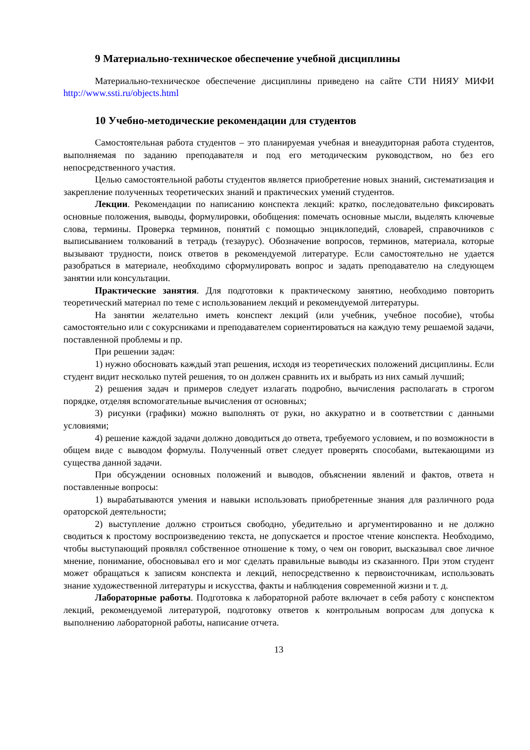9 Материально-техническое обеспечение учебной дисциплины
Материально-техническое обеспечение дисциплины приведено на сайте СТИ НИЯУ МИФИ http://www.ssti.ru/objects.html
10 Учебно-методические рекомендации для студентов
Самостоятельная работа студентов – это планируемая учебная и внеаудиторная работа студентов, выполняемая по заданию преподавателя и под его методическим руководством, но без его непосредственного участия.
Целью самостоятельной работы студентов является приобретение новых знаний, систематизация и закрепление полученных теоретических знаний и практических умений студентов.
Лекции. Рекомендации по написанию конспекта лекций: кратко, последовательно фиксировать основные положения, выводы, формулировки, обобщения: помечать основные мысли, выделять ключевые слова, термины. Проверка терминов, понятий с помощью энциклопедий, словарей, справочников с выписыванием толкований в тетрадь (тезаурус). Обозначение вопросов, терминов, материала, которые вызывают трудности, поиск ответов в рекомендуемой литературе. Если самостоятельно не удается разобраться в материале, необходимо сформулировать вопрос и задать преподавателю на следующем занятии или консультации.
Практические занятия. Для подготовки к практическому занятию, необходимо повторить теоретический материал по теме с использованием лекций и рекомендуемой литературы.
На занятии желательно иметь конспект лекций (или учебник, учебное пособие), чтобы самостоятельно или с сокурсниками и преподавателем сориентироваться на каждую тему решаемой задачи, поставленной проблемы и пр.
При решении задач:
1) нужно обосновать каждый этап решения, исходя из теоретических положений дисциплины. Если студент видит несколько путей решения, то он должен сравнить их и выбрать из них самый лучший;
2) решения задач и примеров следует излагать подробно, вычисления располагать в строгом порядке, отделяя вспомогательные вычисления от основных;
3) рисунки (графики) можно выполнять от руки, но аккуратно и в соответствии с данными условиями;
4) решение каждой задачи должно доводиться до ответа, требуемого условием, и по возможности в общем виде с выводом формулы. Полученный ответ следует проверять способами, вытекающими из существа данной задачи.
При обсуждении основных положений и выводов, объяснении явлений и фактов, ответа н поставленные вопросы:
1) вырабатываются умения и навыки использовать приобретенные знания для различного рода ораторской деятельности;
2) выступление должно строиться свободно, убедительно и аргументированно и не должно сводиться к простому воспроизведению текста, не допускается и простое чтение конспекта. Необходимо, чтобы выступающий проявлял собственное отношение к тому, о чем он говорит, высказывал свое личное мнение, понимание, обосновывал его и мог сделать правильные выводы из сказанного. При этом студент может обращаться к записям конспекта и лекций, непосредственно к первоисточникам, использовать знание художественной литературы и искусства, факты и наблюдения современной жизни и т. д.
Лабораторные работы. Подготовка к лабораторной работе включает в себя работу с конспектом лекций, рекомендуемой литературой, подготовку ответов к контрольным вопросам для допуска к выполнению лабораторной работы, написание отчета.
13